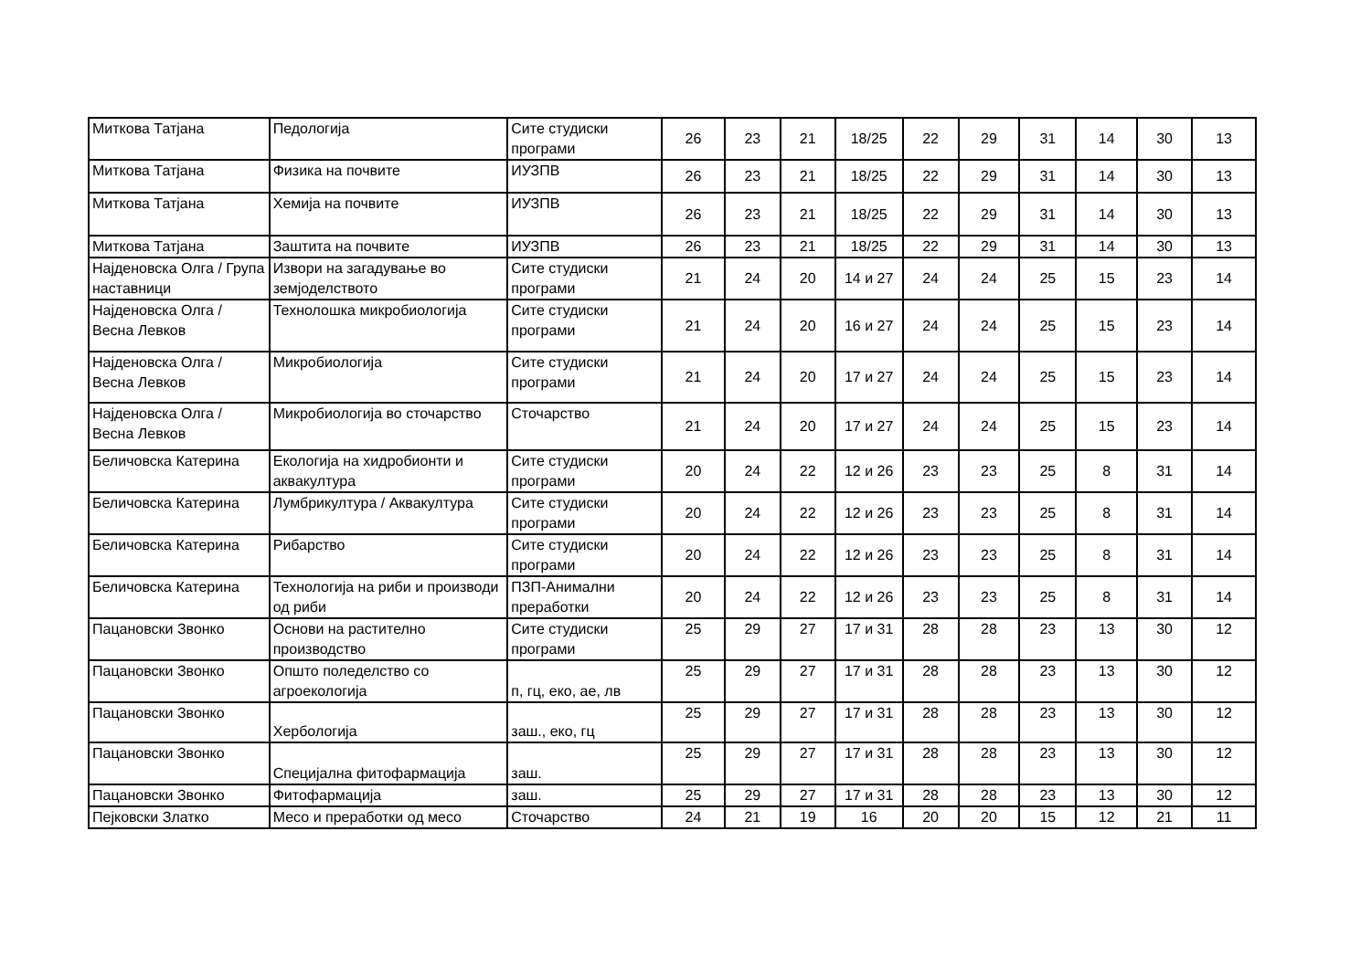| Миткова Татјана | Педологија | Сите студиски програми | 26 | 23 | 21 | 18/25 | 22 | 29 | 31 | 14 | 30 | 13 |
| Миткова Татјана | Физика на почвите | ИУЗПВ | 26 | 23 | 21 | 18/25 | 22 | 29 | 31 | 14 | 30 | 13 |
| Миткова Татјана | Хемија на почвите | ИУЗПВ | 26 | 23 | 21 | 18/25 | 22 | 29 | 31 | 14 | 30 | 13 |
| Миткова Татјана | Заштита на почвите | ИУЗПВ | 26 | 23 | 21 | 18/25 | 22 | 29 | 31 | 14 | 30 | 13 |
| Најденовска Олга / Група наставници | Извори на загадување во земјоделството | Сите студиски програми | 21 | 24 | 20 | 14 и 27 | 24 | 24 | 25 | 15 | 23 | 14 |
| Најденовска Олга / Весна Левков | Технолошка микробиологија | Сите студиски програми | 21 | 24 | 20 | 16 и 27 | 24 | 24 | 25 | 15 | 23 | 14 |
| Најденовска Олга / Весна Левков | Микробиологија | Сите студиски програми | 21 | 24 | 20 | 17 и 27 | 24 | 24 | 25 | 15 | 23 | 14 |
| Најденовска Олга / Весна Левков | Микробиологија во сточарство | Сточарство | 21 | 24 | 20 | 17 и 27 | 24 | 24 | 25 | 15 | 23 | 14 |
| Беличовска Катерина | Екологија на хидробионти и аквакултура | Сите студиски програми | 20 | 24 | 22 | 12 и 26 | 23 | 23 | 25 | 8 | 31 | 14 |
| Беличовска Катерина | Лумбрикултура / Аквакултура | Сите студиски програми | 20 | 24 | 22 | 12 и 26 | 23 | 23 | 25 | 8 | 31 | 14 |
| Беличовска Катерина | Рибарство | Сите студиски програми | 20 | 24 | 22 | 12 и 26 | 23 | 23 | 25 | 8 | 31 | 14 |
| Беличовска Катерина | Технологија на риби и производи од риби | ПЗП-Анимални преработки | 20 | 24 | 22 | 12 и 26 | 23 | 23 | 25 | 8 | 31 | 14 |
| Пацановски Звонко | Основи на растително производство | Сите студиски програми | 25 | 29 | 27 | 17 и 31 | 28 | 28 | 23 | 13 | 30 | 12 |
| Пацановски Звонко | Општо поледелство со агроекологија | п, гц, еко, ае, лв | 25 | 29 | 27 | 17 и 31 | 28 | 28 | 23 | 13 | 30 | 12 |
| Пацановски Звонко | Хербологија | заш., еко, гц | 25 | 29 | 27 | 17 и 31 | 28 | 28 | 23 | 13 | 30 | 12 |
| Пацановски Звонко | Специјална фитофармација | заш. | 25 | 29 | 27 | 17 и 31 | 28 | 28 | 23 | 13 | 30 | 12 |
| Пацановски Звонко | Фитофармација | заш. | 25 | 29 | 27 | 17 и 31 | 28 | 28 | 23 | 13 | 30 | 12 |
| Пејковски Златко | Месо и преработки од месо | Сточарство | 24 | 21 | 19 | 16 | 20 | 20 | 15 | 12 | 21 | 11 |